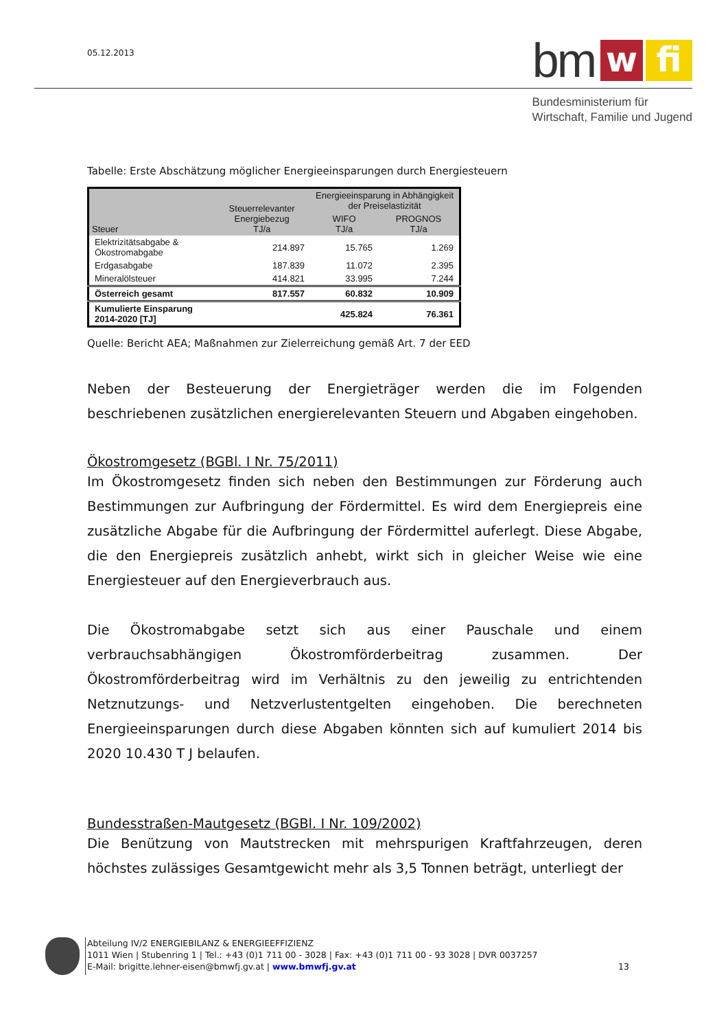05.12.2013 bm w fi
Bundesministerium für
Wirtschaft, Familie und Jugend
Tabelle: Erste Abschätzung möglicher Energieeinsparungen durch Energiesteuern
| Steuer | Steuerrelevanter Energiebezug TJ/a | Energieeinsparung in Abhängigkeit der Preiselastizität | |
| --- | --- | --- | --- |
| | | WIFO TJ/a | PROGNOS TJ/a |
| Elektrizitätsabgabe & Ökostromabgabe | 214.897 | 15.765 | 1.269 |
| Erdgasabgabe | 187.839 | 11.072 | 2.395 |
| Mineralölsteuer | 414.821 | 33.995 | 7.244 |
| Österreich gesamt | 817.557 | 60.832 | 10.909 |
| Kumulierte Einsparung 2014-2020 [TJ] | | 425.824 | 76.361 |
Quelle: Bericht AEA; Maßnahmen zur Zielerreichung gemäß Art. 7 der EED
Neben der Besteuerung der Energieträger werden die im Folgenden beschriebenen zusätzlichen energierelevanten Steuern und Abgaben eingehoben.
Ökostromgesetz (BGBl. I Nr. 75/2011)
Im Ökostromgesetz finden sich neben den Bestimmungen zur Förderung auch Bestimmungen zur Aufbringung der Fördermittel. Es wird dem Energiepreis eine zusätzliche Abgabe für die Aufbringung der Fördermittel auferlegt. Diese Abgabe, die den Energiepreis zusätzlich anhebt, wirkt sich in gleicher Weise wie eine Energiesteuer auf den Energieverbrauch aus.
Die Ökostromabgabe setzt sich aus einer Pauschale und einem verbrauchsabhängigen Ökostromförderbeitrag zusammen. Der Ökostromförderbeitrag wird im Verhältnis zu den jeweilig zu entrichtenden Netznutzungs- und Netzverlustentgelten eingehoben. Die berechneten Energieeinsparungen durch diese Abgaben könnten sich auf kumuliert 2014 bis 2020 10.430 T J belaufen.
Bundesstraßen-Mautgesetz (BGBl. I Nr. 109/2002)
Die Benützung von Mautstrecken mit mehrspurigen Kraftfahrzeugen, deren höchstes zulässiges Gesamtgewicht mehr als 3,5 Tonnen beträgt, unterliegt der
Abteilung IV/2 ENERGIEBILANZ & ENERGIEEFFIZIENZ
1011 Wien | Stubenring 1 | Tel.: +43 (0)1 711 00 - 3028 | Fax: +43 (0)1 711 00 - 93 3028 | DVR 0037257
E-Mail: brigitte.lehner-eisen@bmwfj.gv.at | www.bmwfj.gv.at 13